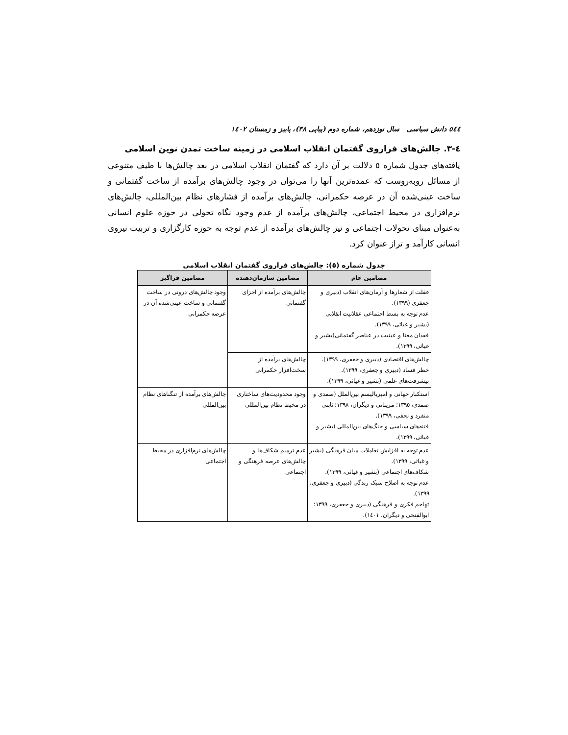٥٤٤ دانش سیاسی سال نوزدهم، شماره دوم (پیاپی ٣٨)، پاییز و زمستان ١٤٠٢
٤-٣. چالش‌های فراروی گفتمان انقلاب اسلامی در زمینه ساخت تمدن نوین اسلامی
یافته‌های جدول شماره ٥ دلالت بر آن دارد که گفتمان انقلاب اسلامی در بعد چالش‌ها با طیف متنوعی از مسائل روبه‌روست که عمده‌ترین آنها را می‌توان در وجود چالش‌های برآمده از ساخت گفتمانی و ساخت عینی‌شده آن در عرصه حکمرانی، چالش‌های برآمده از فشارهای نظام بین‌المللی، چالش‌های نرم‌افزاری در محیط اجتماعی، چالش‌های برآمده از عدم وجود نگاه تحولی در حوزه علوم انسانی به‌عنوان مبنای تحولات اجتماعی و نیز چالش‌های برآمده از عدم توجه به حوزه کارگزاری و تربیت نیروی انسانی کارآمد و تراز عنوان کرد.
جدول شماره (٥): چالش‌های فراروی گفتمان انقلاب اسلامی
| مضامین عام | مضامین سازمان‌دهنده | مضامین فراگیر |
| --- | --- | --- |
| غفلت از شعارها و آرمان‌های انقلاب (دبیری و جعفری (١٣٩٩). عدم توجه به بسط اجتماعی عقلانیت انقلابی (بشیر و غیاثی، ١٣٩٩). فقدان معنا و عینیت در عناصر گفتمانی(بشیر و غیاثی، ١٣٩٩). | چالش‌های برآمده از اجزای گفتمانی | وجود چالش‌های درونی در ساخت گفتمانی و ساخت عینی‌شده آن در عرصه حکمرانی |
| چالش‌های اقتصادی (دبیری و جعفری، ١٣٩٩). خطر فساد (دبیری و جعفری، ١٣٩٩). پیشرفت‌های علمی (بشیر و غیاثی، ١٣٩٩). | چالش‌های برآمده از سخت‌افزار حکمرانی | |
| استکبار جهانی و امپریالیسم بین‌الملل (صمدی و صمدی، ١٣٩٥؛ مزینانی و دیگران، ١٣٩٨؛ ثابتی منفرد و نجفی، ١٣٩٩). فتنه‌های سیاسی و جنگ‌های بین‌المللی (بشیر و غیاثی، ١٣٩٩). | وجود محدودیت‌های ساختاری در محیط نظام بین‌المللی | چالش‌های برآمده از تنگناهای نظام بین‌المللی |
| عدم توجه به افزایش تعاملات میان فرهنگی (بشیر و غیاثی، ١٣٩٩). شکاف‌های اجتماعی (بشیر و غیاثی، ١٣٩٩). عدم توجه به اصلاح سبک زندگی (دبیری و جعفری، ١٣٩٩). تهاجم فکری و فرهنگی (دبیری و جعفری، ١٣٩٩؛ ابوالفتحی و دیگران، ١٤٠١). | عدم ترمیم شکاف‌ها و چالش‌های عرصه فرهنگی و اجتماعی | چالش‌های نرم‌افزاری در محیط اجتماعی |